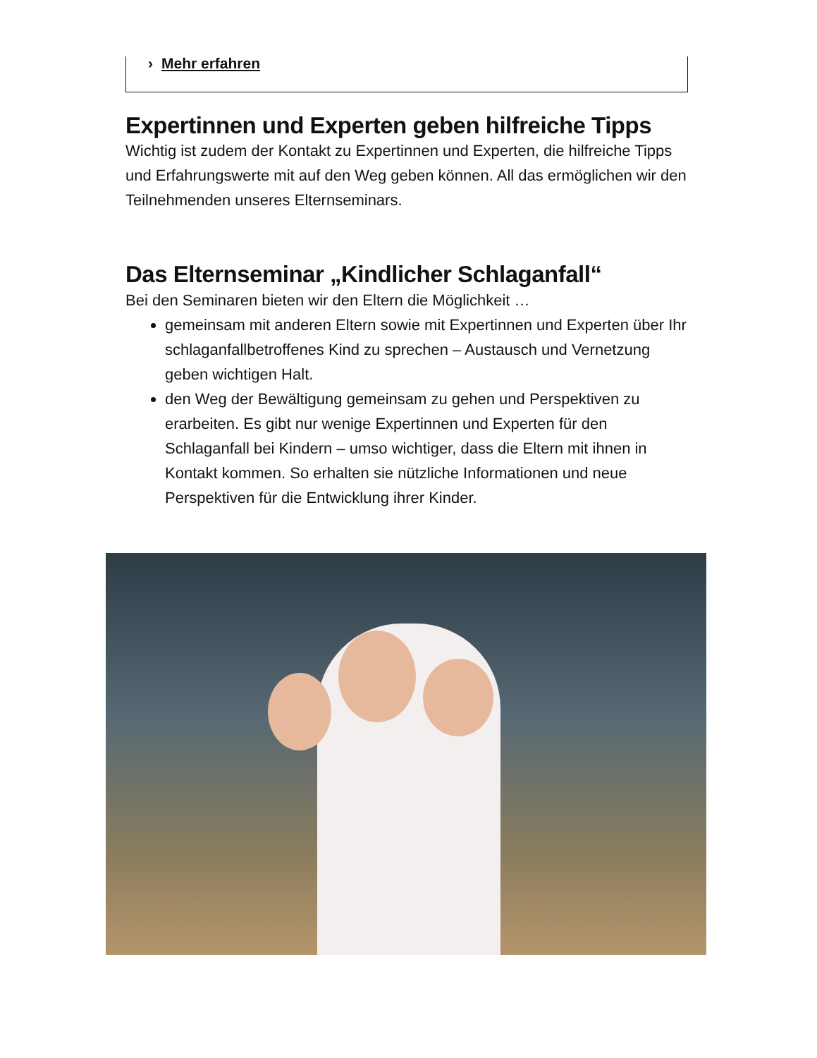› Mehr erfahren
Expertinnen und Experten geben hilfreiche Tipps
Wichtig ist zudem der Kontakt zu Expertinnen und Experten, die hilfreiche Tipps und Erfahrungswerte mit auf den Weg geben können. All das ermöglichen wir den Teilnehmenden unseres Elternseminars.
Das Elternseminar „Kindlicher Schlaganfall“
Bei den Seminaren bieten wir den Eltern die Möglichkeit …
gemeinsam mit anderen Eltern sowie mit Expertinnen und Experten über Ihr schlaganfallbetroffenes Kind zu sprechen – Austausch und Vernetzung geben wichtigen Halt.
den Weg der Bewältigung gemeinsam zu gehen und Perspektiven zu erarbeiten. Es gibt nur wenige Expertinnen und Experten für den Schlaganfall bei Kindern – umso wichtiger, dass die Eltern mit ihnen in Kontakt kommen. So erhalten sie nützliche Informationen und neue Perspektiven für die Entwicklung ihrer Kinder.